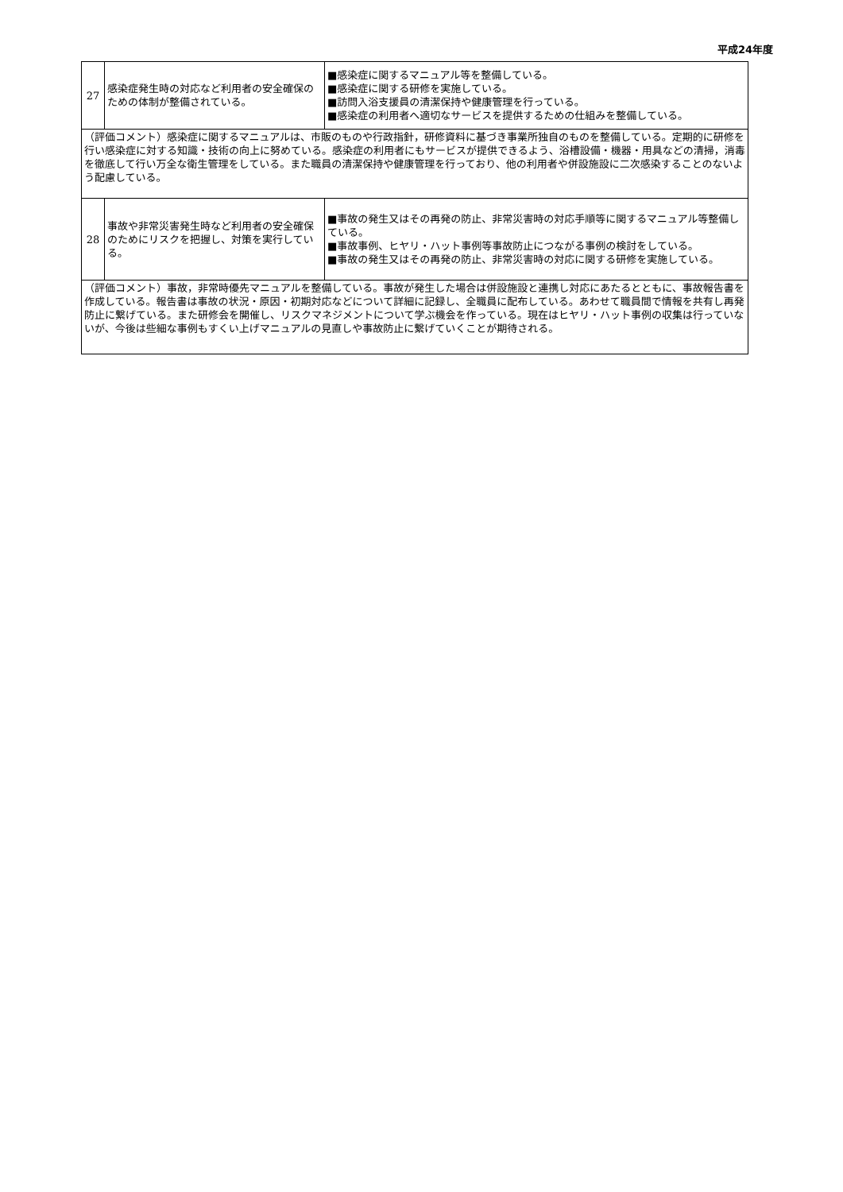平成24年度
| 27 | 感染症発生時の対応など利用者の安全確保のための体制が整備されている。 | ■感染症に関するマニュアル等を整備している。 ■感染症に関する研修を実施している。 ■訪問入浴支援員の清潔保持や健康管理を行っている。 ■感染症の利用者へ適切なサービスを提供するための仕組みを整備している。 |
| （評価コメント）感染症に関するマニュアルは、市販のものや行政指針，研修資料に基づき事業所独自のものを整備している。定期的に研修を行い感染症に対する知識・技術の向上に努めている。感染症の利用者にもサービスが提供できるよう、浴槽設備・機器・用具などの清掃，消毒を徹底して行い万全な衛生管理をしている。また職員の清潔保持や健康管理を行っており、他の利用者や併設施設に二次感染することのないよう配慮している。 | | |
| 28 | 事故や非常災害発生時など利用者の安全確保のためにリスクを把握し、対策を実行している。 | ■事故の発生又はその再発の防止、非常災害時の対応手順等に関するマニュアル等整備している。 ■事故事例、ヒヤリ・ハット事例等事故防止につながる事例の検討をしている。 ■事故の発生又はその再発の防止、非常災害時の対応に関する研修を実施している。 |
| （評価コメント）事故，非常時優先マニュアルを整備している。事故が発生した場合は併設施設と連携し対応にあたるとともに、事故報告書を作成している。報告書は事故の状況・原因・初期対応などについて詳細に記録し、全職員に配布している。あわせて職員間で情報を共有し再発防止に繋げている。また研修会を開催し、リスクマネジメントについて学ぶ機会を作っている。現在はヒヤリ・ハット事例の収集は行っていないが、今後は些細な事例もすくい上げマニュアルの見直しや事故防止に繋げていくことが期待される。 | | |